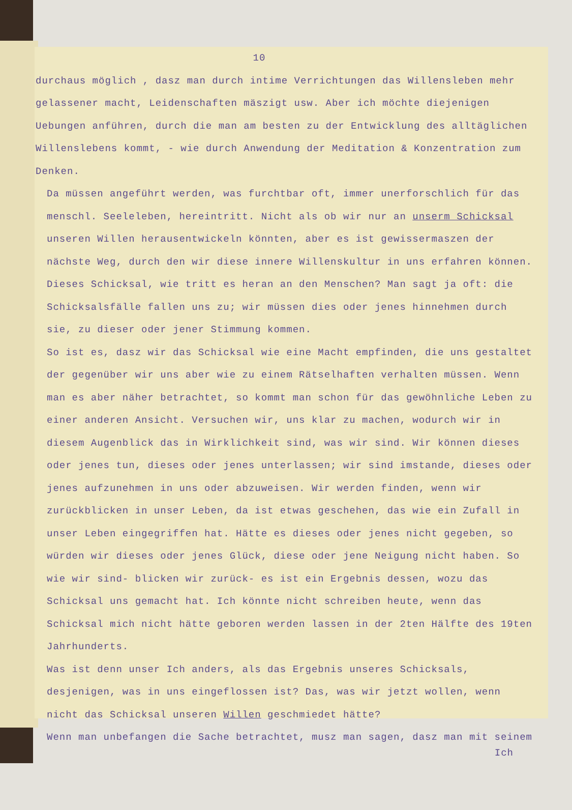10
durchaus möglich , dasz man durch intime Verrichtungen das Willensleben mehr gelassener macht, Leidenschaften mäszigt usw. Aber ich möchte diejenigen Uebungen anführen, durch die man am besten zu der Entwicklung des alltäglichen Willenslebens kommt, - wie durch Anwendung der Meditation & Konzentration zum Denken.
Da müssen angeführt werden, was furchtbar oft, immer unerforschlich für das menschl. Seeleleben, hereintritt. Nicht als ob wir nur an unserm Schicksal unseren Willen herausentwickeln könnten, aber es ist gewissermaszen der nächste Weg, durch den wir diese innere Willenskultur in uns erfahren können. Dieses Schicksal, wie tritt es heran an den Menschen? Man sagt ja oft: die Schicksalsfälle fallen uns zu; wir müssen dies oder jenes hinnehmen durch sie, zu dieser oder jener Stimmung kommen.
So ist es, dasz wir das Schicksal wie eine Macht empfinden, die uns gestaltet der gegenüber wir uns aber wie zu einem Rätselhaften verhalten müssen. Wenn man es aber näher betrachtet, so kommt man schon für das gewöhnliche Leben zu einer anderen Ansicht. Versuchen wir, uns klar zu machen, wodurch wir in diesem Augenblick das in Wirklichkeit sind, was wir sind. Wir können dieses oder jenes tun, dieses oder jenes unterlassen; wir sind imstande, dieses oder jenes aufzunehmen in uns oder abzuweisen. Wir werden finden, wenn wir zurückblicken in unser Leben, da ist etwas geschehen, das wie ein Zufall in unser Leben eingegriffen hat. Hätte es dieses oder jenes nicht gegeben, so würden wir dieses oder jenes Glück, diese oder jene Neigung nicht haben. So wie wir sind- blicken wir zurück- es ist ein Ergebnis dessen, wozu das Schicksal uns gemacht hat. Ich könnte nicht schreiben heute, wenn das Schicksal mich nicht hätte geboren werden lassen in der 2ten Hälfte des 19ten Jahrhunderts.
Was ist denn unser Ich anders, als das Ergebnis unseres Schicksals, desjenigen, was in uns eingeflossen ist? Das, was wir jetzt wollen, wenn nicht das Schicksal unseren Willen geschmiedet hätte?
Wenn man unbefangen die Sache betrachtet, musz man sagen, dasz man mit seinem
Ich